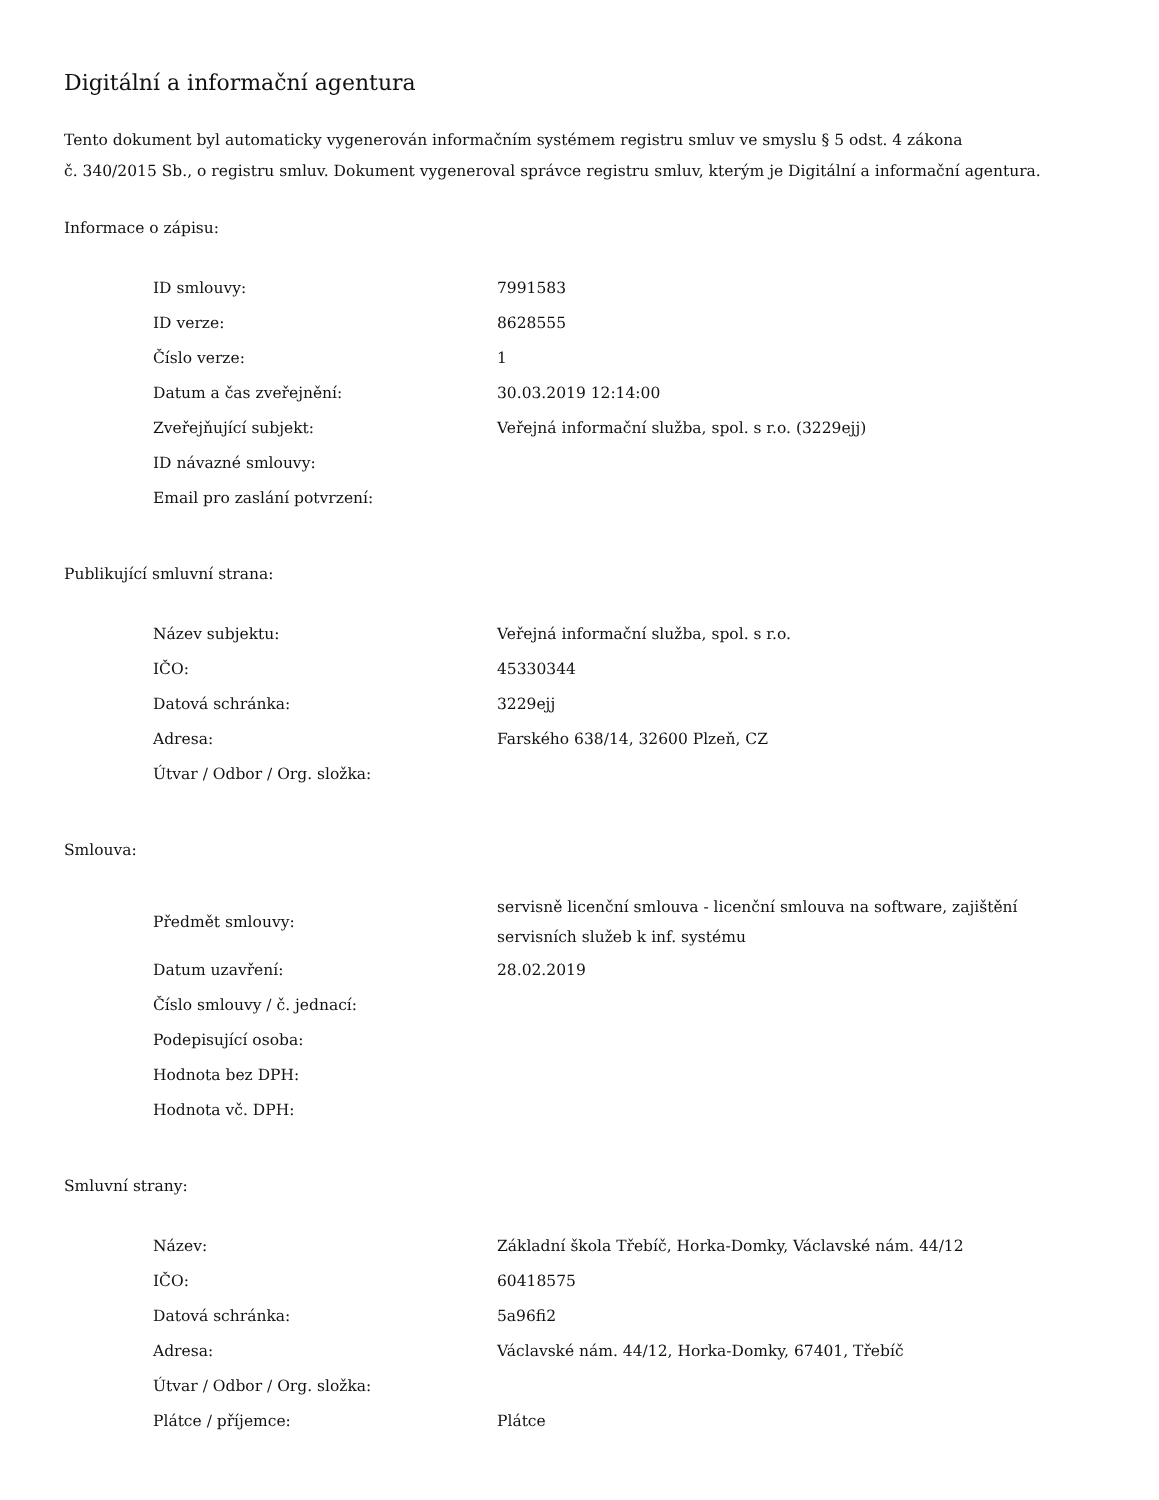Digitální a informační agentura
Tento dokument byl automaticky vygenerován informačním systémem registru smluv ve smyslu § 5 odst. 4 zákona
č. 340/2015 Sb., o registru smluv. Dokument vygeneroval správce registru smluv, kterým je Digitální a informační agentura.
Informace o zápisu:
| ID smlouvy: | 7991583 |
| ID verze: | 8628555 |
| Číslo verze: | 1 |
| Datum a čas zveřejnění: | 30.03.2019 12:14:00 |
| Zveřejňující subjekt: | Veřejná informační služba, spol. s r.o. (3229ejj) |
| ID návazné smlouvy: | |
| Email pro zaslání potvrzení: | |
Publikující smluvní strana:
| Název subjektu: | Veřejná informační služba, spol. s r.o. |
| IČO: | 45330344 |
| Datová schránka: | 3229ejj |
| Adresa: | Farského 638/14, 32600 Plzeň, CZ |
| Útvar / Odbor / Org. složka: | |
Smlouva:
| Předmět smlouvy: | servisně licenční smlouva - licenční smlouva na software, zajištění servisních služeb k inf. systému |
| Datum uzavření: | 28.02.2019 |
| Číslo smlouvy / č. jednací: | |
| Podepisující osoba: | |
| Hodnota bez DPH: | |
| Hodnota vč. DPH: | |
Smluvní strany:
| Název: | Základní škola Třebíč, Horka-Domky, Václavské nám. 44/12 |
| IČO: | 60418575 |
| Datová schránka: | 5a96fi2 |
| Adresa: | Václavské nám. 44/12, Horka-Domky, 67401, Třebíč |
| Útvar / Odbor / Org. složka: | |
| Plátce / příjemce: | Plátce |